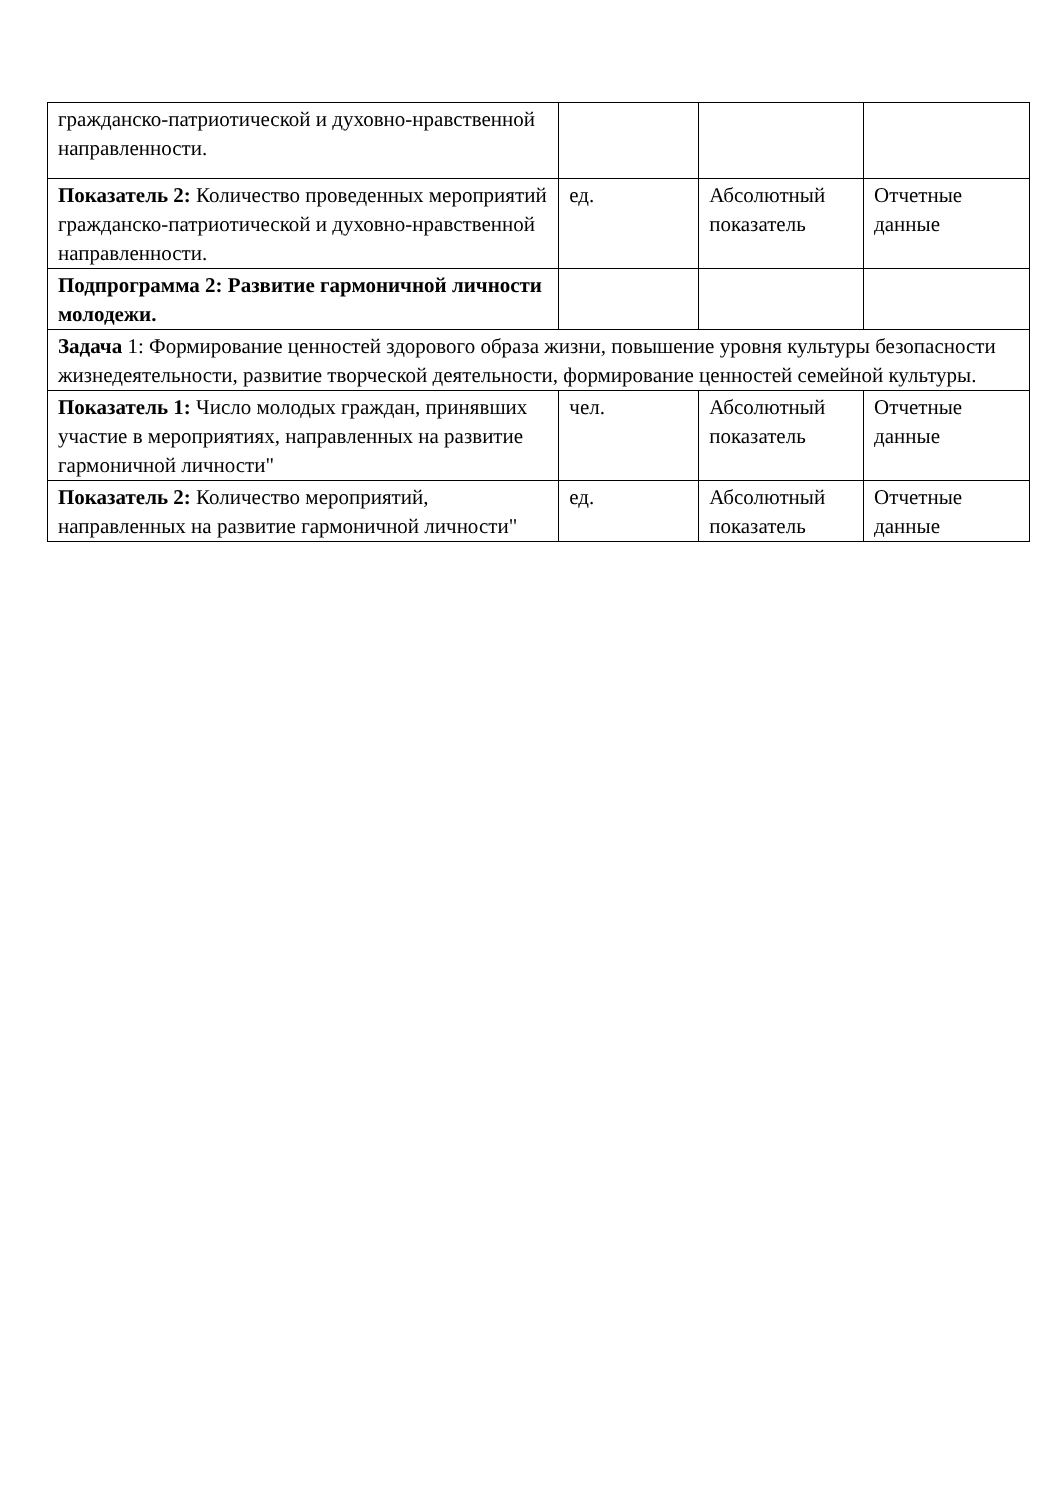| гражданско-патриотической и духовно-нравственной направленности. | | | |
| Показатель 2: Количество проведенных мероприятий гражданско-патриотической и духовно-нравственной направленности. | ед. | Абсолютный показатель | Отчетные данные |
| Подпрограмма 2: Развитие гармоничной личности молодежи. | | | |
| Задача 1: Формирование ценностей здорового образа жизни, повышение уровня культуры безопасности жизнедеятельности, развитие творческой деятельности, формирование ценностей семейной культуры. | | | |
| Показатель 1: Число молодых граждан, принявших участие в мероприятиях, направленных на развитие гармоничной личности" | чел. | Абсолютный показатель | Отчетные данные |
| Показатель 2: Количество мероприятий, направленных на развитие гармоничной личности" | ед. | Абсолютный показатель | Отчетные данные |